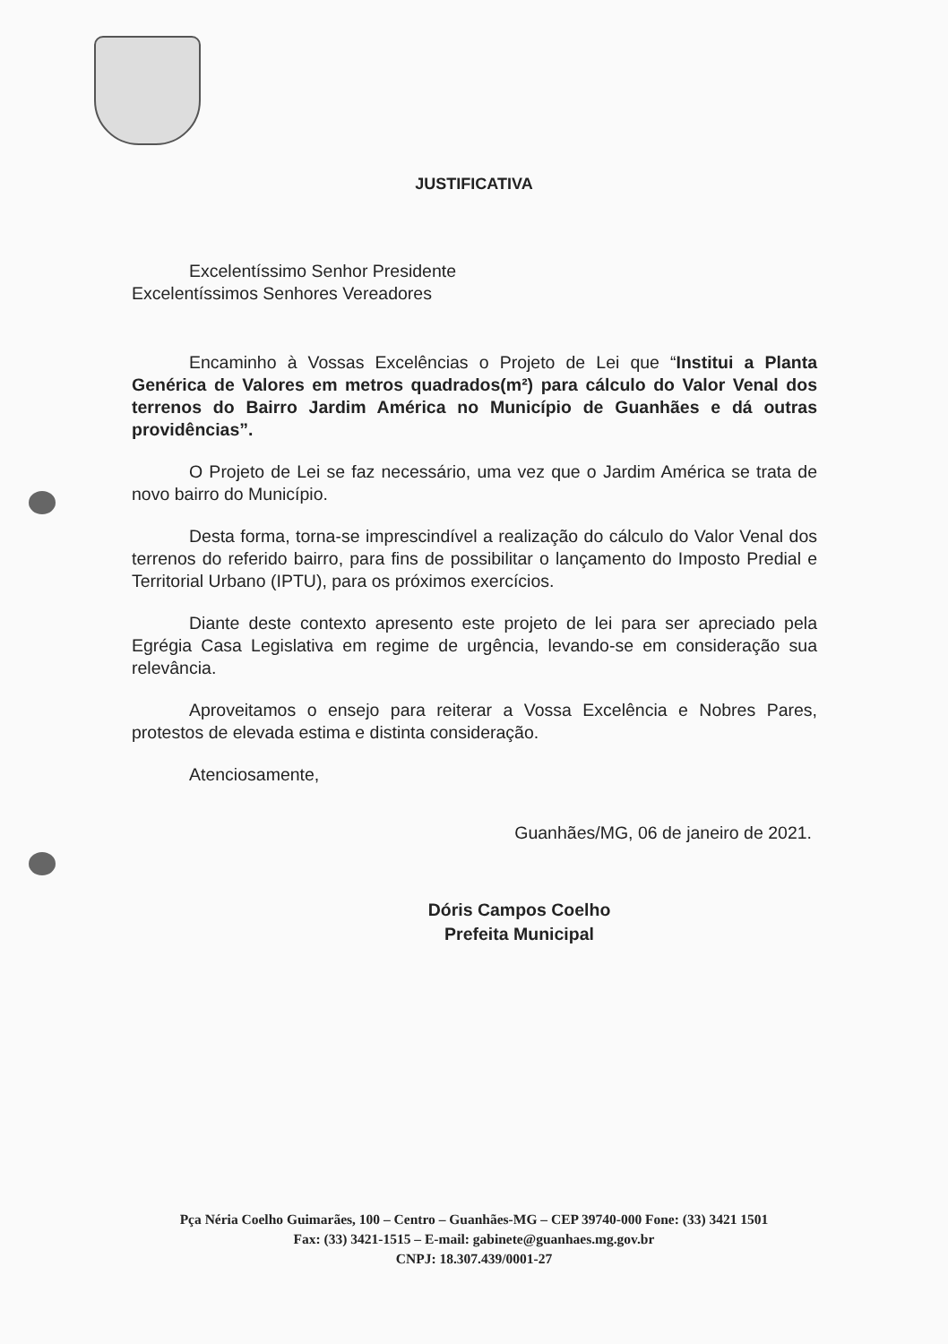JUSTIFICATIVA
Excelentíssimo Senhor Presidente
Excelentíssimos Senhores Vereadores
Encaminho à Vossas Excelências o Projeto de Lei que “Institui a Planta Genérica de Valores em metros quadrados(m²) para cálculo do Valor Venal dos terrenos do Bairro Jardim América no Município de Guanhães e dá outras providências”.
O Projeto de Lei se faz necessário, uma vez que o Jardim América se trata de novo bairro do Município.
Desta forma, torna-se imprescindível a realização do cálculo do Valor Venal dos terrenos do referido bairro, para fins de possibilitar o lançamento do Imposto Predial e Territorial Urbano (IPTU), para os próximos exercícios.
Diante deste contexto apresento este projeto de lei para ser apreciado pela Egrégia Casa Legislativa em regime de urgência, levando-se em consideração sua relevância.
Aproveitamos o ensejo para reiterar a Vossa Excelência e Nobres Pares, protestos de elevada estima e distinta consideração.
Atenciosamente,
Guanhães/MG, 06 de janeiro de 2021.
Dóris Campos Coelho
Prefeita Municipal
Pça Néria Coelho Guimarães, 100 – Centro – Guanhães-MG – CEP 39740-000 Fone: (33) 3421 1501
Fax: (33) 3421-1515 – E-mail: gabinete@guanhaes.mg.gov.br
CNPJ: 18.307.439/0001-27